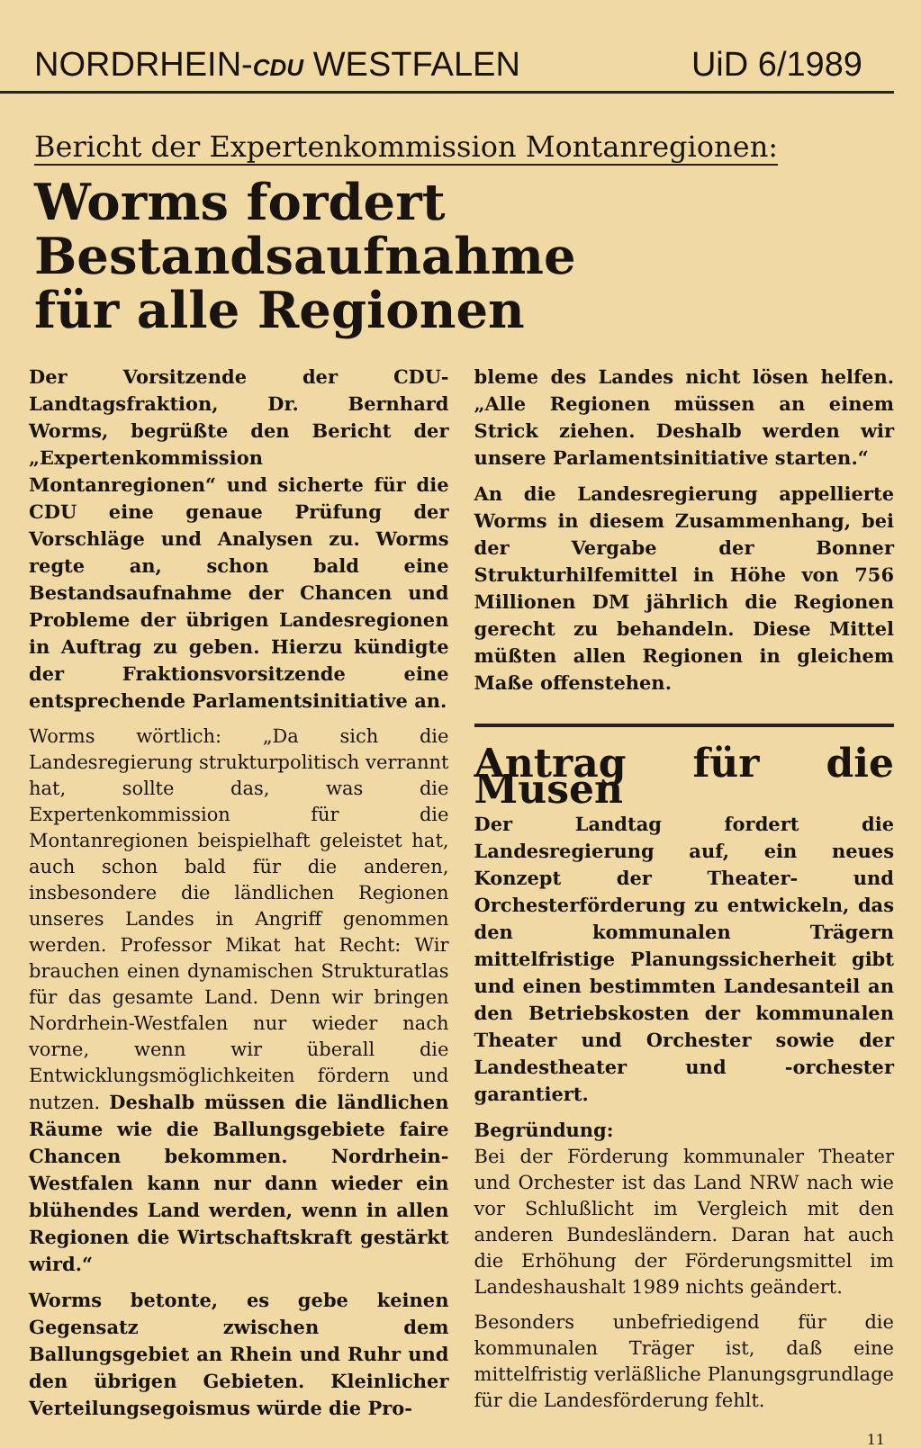NORDRHEIN-CDU WESTFALEN
UiD 6/1989
Bericht der Expertenkommission Montanregionen:
Worms fordert Bestandsaufnahme
für alle Regionen
Der Vorsitzende der CDU-Landtagsfraktion, Dr. Bernhard Worms, begrüßte den Bericht der „Expertenkommission Montanregionen“ und sicherte für die CDU eine genaue Prüfung der Vorschläge und Analysen zu. Worms regte an, schon bald eine Bestandsaufnahme der Chancen und Probleme der übrigen Landesregionen in Auftrag zu geben. Hierzu kündigte der Fraktionsvorsitzende eine entsprechende Parlamentsinitiative an.
Worms wörtlich: „Da sich die Landesregierung strukturpolitisch verrannt hat, sollte das, was die Expertenkommission für die Montanregionen beispielhaft geleistet hat, auch schon bald für die anderen, insbesondere die ländlichen Regionen unseres Landes in Angriff genommen werden. Professor Mikat hat Recht: Wir brauchen einen dynamischen Strukturatlas für das gesamte Land. Denn wir bringen Nordrhein-Westfalen nur wieder nach vorne, wenn wir überall die Entwicklungsmöglichkeiten fördern und nutzen. Deshalb müssen die ländlichen Räume wie die Ballungsgebiete faire Chancen bekommen. Nordrhein-Westfalen kann nur dann wieder ein blühendes Land werden, wenn in allen Regionen die Wirtschaftskraft gestärkt wird.“
Worms betonte, es gebe keinen Gegensatz zwischen dem Ballungsgebiet an Rhein und Ruhr und den übrigen Gebieten. Kleinlicher Verteilungsegoismus würde die Pro-
bleme des Landes nicht lösen helfen. „Alle Regionen müssen an einem Strick ziehen. Deshalb werden wir unsere Parlamentsinitiative starten.“
An die Landesregierung appellierte Worms in diesem Zusammenhang, bei der Vergabe der Bonner Strukturhilfemittel in Höhe von 756 Millionen DM jährlich die Regionen gerecht zu behandeln. Diese Mittel müßten allen Regionen in gleichem Maße offenstehen.
Antrag für die Musen
Der Landtag fordert die Landesregierung auf, ein neues Konzept der Theater- und Orchesterförderung zu entwickeln, das den kommunalen Trägern mittelfristige Planungssicherheit gibt und einen bestimmten Landesanteil an den Betriebskosten der kommunalen Theater und Orchester sowie der Landestheater und -orchester garantiert.
Begründung:
Bei der Förderung kommunaler Theater und Orchester ist das Land NRW nach wie vor Schlußlicht im Vergleich mit den anderen Bundesländern. Daran hat auch die Erhöhung der Förderungsmittel im Landeshaushalt 1989 nichts geändert.
Besonders unbefriedigend für die kommunalen Träger ist, daß eine mittelfristig verläßliche Planungsgrundlage für die Landesförderung fehlt.
11